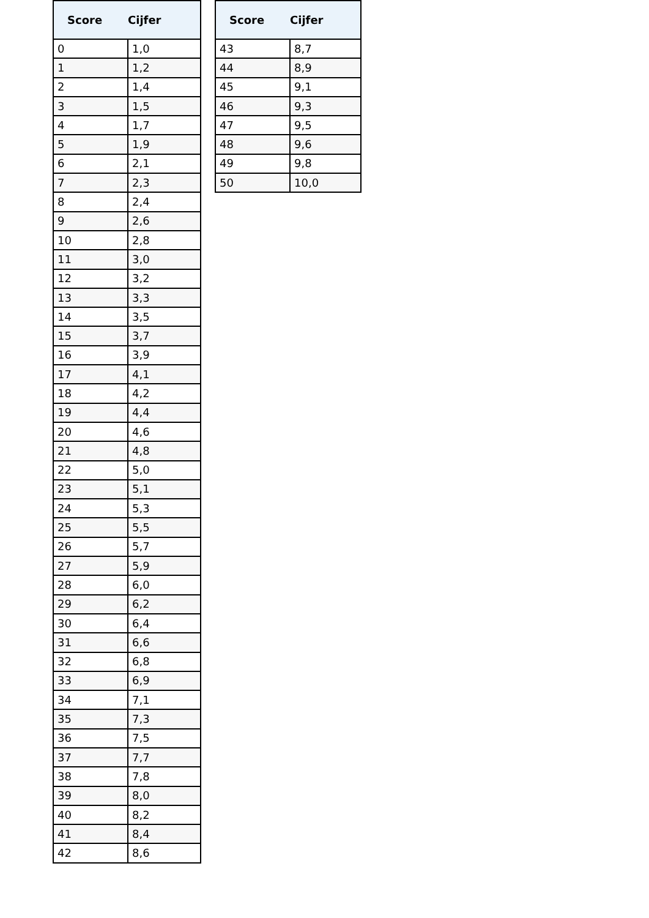| Score | Cijfer |
| --- | --- |
| 0 | 1,0 |
| 1 | 1,2 |
| 2 | 1,4 |
| 3 | 1,5 |
| 4 | 1,7 |
| 5 | 1,9 |
| 6 | 2,1 |
| 7 | 2,3 |
| 8 | 2,4 |
| 9 | 2,6 |
| 10 | 2,8 |
| 11 | 3,0 |
| 12 | 3,2 |
| 13 | 3,3 |
| 14 | 3,5 |
| 15 | 3,7 |
| 16 | 3,9 |
| 17 | 4,1 |
| 18 | 4,2 |
| 19 | 4,4 |
| 20 | 4,6 |
| 21 | 4,8 |
| 22 | 5,0 |
| 23 | 5,1 |
| 24 | 5,3 |
| 25 | 5,5 |
| 26 | 5,7 |
| 27 | 5,9 |
| 28 | 6,0 |
| 29 | 6,2 |
| 30 | 6,4 |
| 31 | 6,6 |
| 32 | 6,8 |
| 33 | 6,9 |
| 34 | 7,1 |
| 35 | 7,3 |
| 36 | 7,5 |
| 37 | 7,7 |
| 38 | 7,8 |
| 39 | 8,0 |
| 40 | 8,2 |
| 41 | 8,4 |
| 42 | 8,6 |
| Score | Cijfer |
| --- | --- |
| 43 | 8,7 |
| 44 | 8,9 |
| 45 | 9,1 |
| 46 | 9,3 |
| 47 | 9,5 |
| 48 | 9,6 |
| 49 | 9,8 |
| 50 | 10,0 |